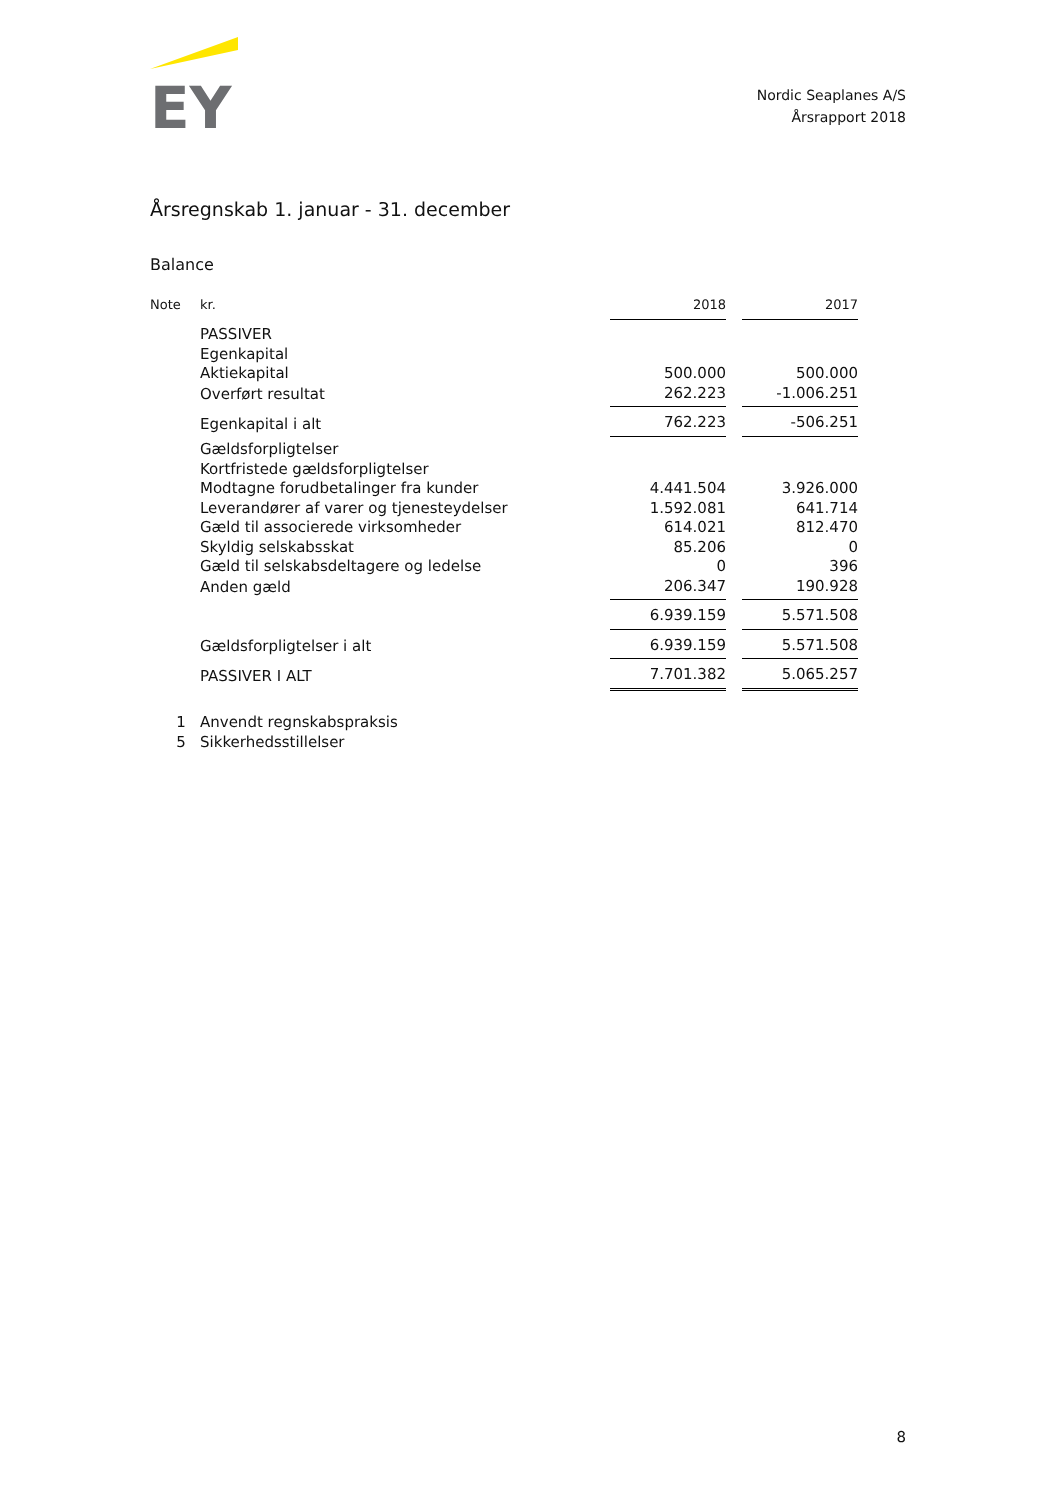EY
Nordic Seaplanes A/S
Årsrapport 2018
Årsregnskab 1. januar - 31. december
Balance
| Note | kr. | 2018 | | 2017 |
| --- | --- | --- | --- | --- |
| | PASSIVER | | | |
| | Egenkapital | | | |
| | Aktiekapital | 500.000 | | 500.000 |
| | Overført resultat | 262.223 | | -1.006.251 |
| | Egenkapital i alt | 762.223 | | -506.251 |
| | Gældsforpligtelser | | | |
| | Kortfristede gældsforpligtelser | | | |
| | Modtagne forudbetalinger fra kunder | 4.441.504 | | 3.926.000 |
| | Leverandører af varer og tjenesteydelser | 1.592.081 | | 641.714 |
| | Gæld til associerede virksomheder | 614.021 | | 812.470 |
| | Skyldig selskabsskat | 85.206 | | 0 |
| | Gæld til selskabsdeltagere og ledelse | 0 | | 396 |
| | Anden gæld | 206.347 | | 190.928 |
| | | 6.939.159 | | 5.571.508 |
| | Gældsforpligtelser i alt | 6.939.159 | | 5.571.508 |
| | PASSIVER I ALT | 7.701.382 | | 5.065.257 |
1 Anvendt regnskabspraksis
5 Sikkerhedsstillelser
8